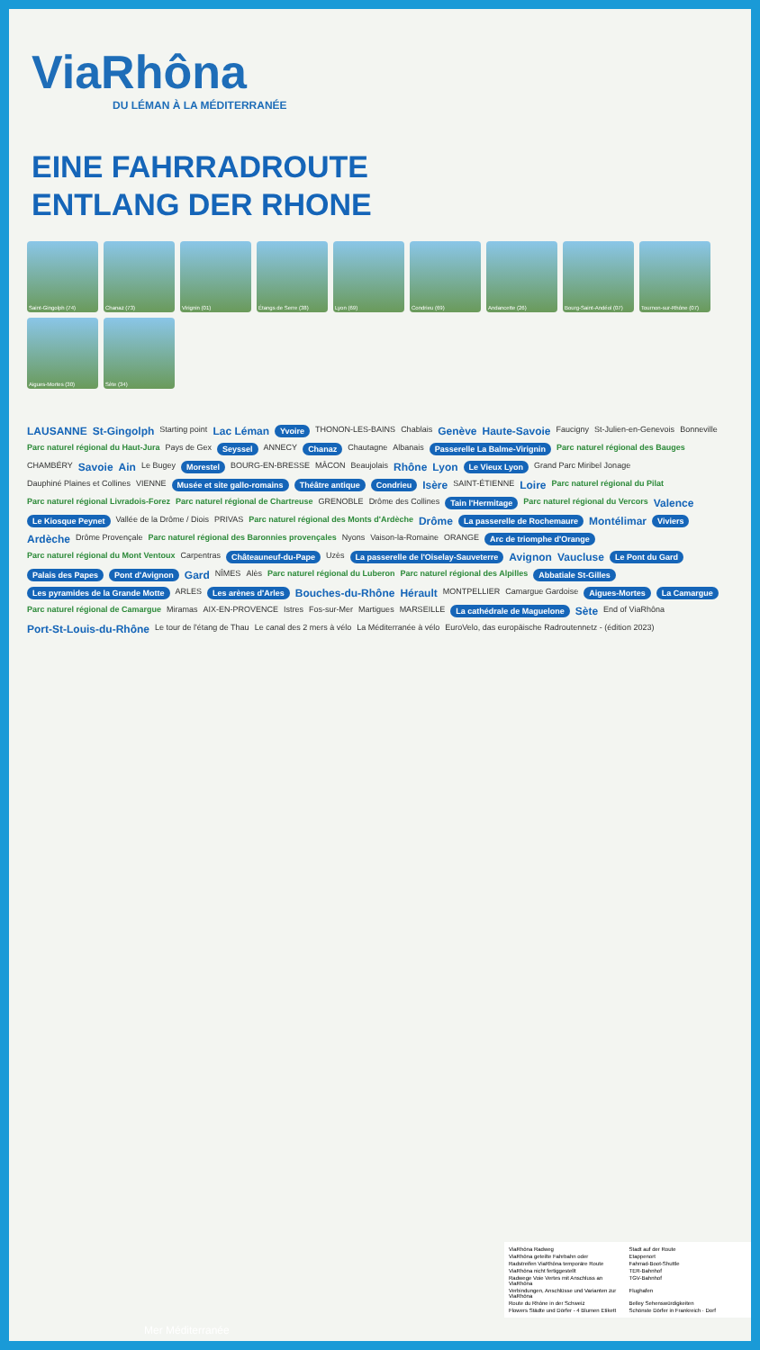ViaRhôna
DU LÉMAN À LA MÉDITERRANÉE
EINE FAHRRADROUTE
ENTLANG DER RHONE
Saint-Gingolph (74)
Chanaz (73)
Virignin (01)
Étangs de Serre (38)
Lyon (69)
Condrieu (69)
Andancette (26)
Bourg-Saint-Andéol (07)
Tournon-sur-Rhône (07)
Aigues-Mortes (30)
Sète (34)
LAUSANNE St-Gingolph Starting point Lac Léman Yvoire THONON-LES-BAINS Chablais Genève Haute-Savoie Faucigny St-Julien-en-Genevois Bonneville Parc naturel régional du Haut-Jura Pays de Gex Seyssel ANNECY Chanaz Chautagne Albanais Passerelle La Balme-Virignin Parc naturel régional des Bauges CHAMBÉRY Savoie Ain Le Bugey Morestel BOURG-EN-BRESSE MÂCON Beaujolais Rhône Lyon Le Vieux Lyon Grand Parc Miribel Jonage Dauphiné Plaines et Collines VIENNE Musée et site gallo-romains Théâtre antique Condrieu Isère SAINT-ÉTIENNE Loire Parc naturel régional du Pilat Parc naturel régional Livradois-Forez Parc naturel régional de Chartreuse GRENOBLE Drôme des Collines Tain l'Hermitage Parc naturel régional du Vercors Valence Le Kiosque Peynet Vallée de la Drôme / Diois PRIVAS Parc naturel régional des Monts d'Ardèche Drôme La passerelle de Rochemaure Montélimar Viviers Ardèche Drôme Provençale Parc naturel régional des Baronnies provençales Nyons Vaison-la-Romaine ORANGE Arc de triomphe d'Orange Parc naturel régional du Mont Ventoux Carpentras Châteauneuf-du-Pape Uzès La passerelle de l'Oiselay-Sauveterre Avignon Vaucluse Le Pont du Gard Palais des Papes Pont d'Avignon Gard NÎMES Alès Parc naturel régional du Luberon Parc naturel régional des Alpilles Abbatiale St-Gilles Les pyramides de la Grande Motte ARLES Les arènes d'Arles Bouches-du-Rhône Hérault MONTPELLIER Camargue Gardoise Aigues-Mortes La Camargue Parc naturel régional de Camargue Miramas AIX-EN-PROVENCE Istres Fos-sur-Mer Martigues MARSEILLE La cathédrale de Maguelone Sète End of ViaRhôna Port-St-Louis-du-Rhône Le tour de l'étang de Thau Le canal des 2 mers à vélo La Méditerranée à vélo EuroVelo, das europäische Radroutennetz - (édition 2023)
ViaRhôna Radweg Stadt auf der Route ViaRhôna geteilte Fahrbahn oder Etappenort Radstreifen ViaRhôna temporäre Route Fahrrad-Boot-Shuttle ViaRhôna nicht fertiggestellt TER-Bahnhof Radwege Voie Vertes mit Anschluss an ViaRhôna TGV-Bahnhof Verbindungen, Anschlüsse und Varianten zur ViaRhôna Flughafen Route du Rhône in der Schweiz Belley Sehenswürdigkeiten Flowers Städte und Dörfer - 4 Blumen Etikett Schönste Dörfer in Frankreich · Dorf
Mer Méditerranée